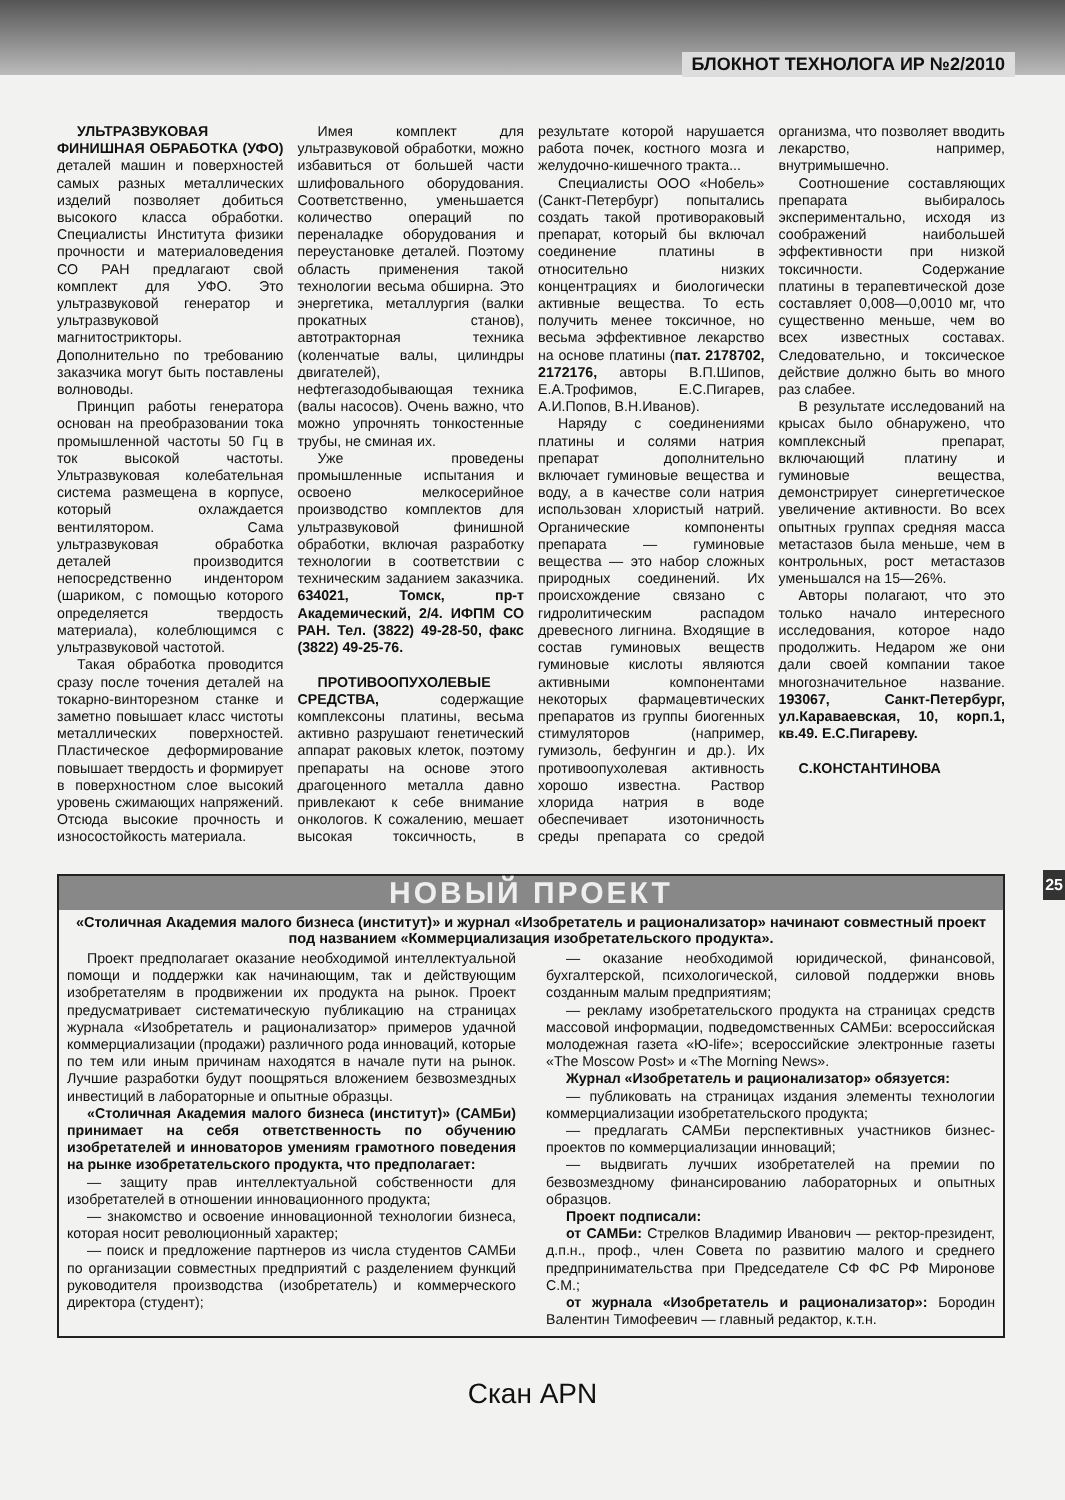БЛОКНОТ ТЕХНОЛОГА ИР №2/2010
УЛЬТРАЗВУКОВАЯ ФИНИШНАЯ ОБРАБОТКА (УФО) деталей машин и поверхностей самых разных металлических изделий позволяет добиться высокого класса обработки. Специалисты Института физики прочности и материаловедения СО РАН предлагают свой комплект для УФО. Это ультразвуковой генератор и ультразвуковой магнитострикторы. Дополнительно по требованию заказчика могут быть поставлены волноводы.
Принцип работы генератора основан на преобразовании тока промышленной частоты 50 Гц в ток высокой частоты. Ультразвуковая колебательная система размещена в корпусе, который охлаждается вентилятором. Сама ультразвуковая обработка деталей производится непосредственно индентором (шариком, с помощью которого определяется твердость материала), колеблющимся с ультразвуковой частотой.
Такая обработка проводится сразу после точения деталей на токарно-винторезном станке и заметно повышает класс чистоты металлических поверхностей. Пластическое деформирование повышает твердость и формирует в поверхностном слое высокий уровень сжимающих напряжений. Отсюда высокие прочность и износостойкость материала.
Имея комплект для ультразвуковой обработки, можно избавиться от большей части шлифовального оборудования. Соответственно, уменьшается количество операций по переналадке оборудования и переустановке деталей. Поэтому область применения такой технологии весьма обширна. Это энергетика, металлургия (валки прокатных станов), автотракторная техника (коленчатые валы, цилиндры двигателей), нефтегазодобывающая техника (валы насосов). Очень важно, что можно упрочнять тонкостенные трубы, не сминая их.
Уже проведены промышленные испытания и освоено мелкосерийное производство комплектов для ультразвуковой финишной обработки, включая разработку технологии в соответствии с техническим заданием заказчика. 634021, Томск, пр-т Академический, 2/4. ИФПМ СО РАН. Тел. (3822) 49-28-50, факс (3822) 49-25-76.
ПРОТИВООПУХОЛЕВЫЕ СРЕДСТВА, содержащие комплексоны платины, весьма активно разрушают генетический аппарат раковых клеток, поэтому препараты на основе этого драгоценного металла давно привлекают к себе внимание онкологов. К сожалению, мешает высокая токсичность, в результате которой нарушается работа почек, костного мозга и желудочно-кишечного тракта...
Специалисты ООО «Нобель» (Санкт-Петербург) попытались создать такой противораковый препарат, который бы включал соединение платины в относительно низких концентрациях и биологически активные вещества. То есть получить менее токсичное, но весьма эффективное лекарство на основе платины (пат. 2178702, 2172176, авторы В.П.Шипов, Е.А.Трофимов, Е.С.Пигарев, А.И.Попов, В.Н.Иванов).
Наряду с соединениями платины и солями натрия препарат дополнительно включает гуминовые вещества и воду, а в качестве соли натрия использован хлористый натрий. Органические компоненты препарата — гуминовые вещества — это набор сложных природных соединений. Их происхождение связано с гидролитическим распадом древесного лигнина. Входящие в состав гуминовых веществ гуминовые кислоты являются активными компонентами некоторых фармацевтических препаратов из группы биогенных стимуляторов (например, гумизоль, бефунгин и др.). Их противоопухолевая активность хорошо известна. Раствор хлорида натрия в воде обеспечивает изотоничность среды препарата со средой организма, что позволяет вводить лекарство, например, внутримышечно.
Соотношение составляющих препарата выбиралось экспериментально, исходя из соображений наибольшей эффективности при низкой токсичности. Содержание платины в терапевтической дозе составляет 0,008—0,0010 мг, что существенно меньше, чем во всех известных составах. Следовательно, и токсическое действие должно быть во много раз слабее.
В результате исследований на крысах было обнаружено, что комплексный препарат, включающий платину и гуминовые вещества, демонстрирует синергетическое увеличение активности. Во всех опытных группах средняя масса метастазов была меньше, чем в контрольных, рост метастазов уменьшался на 15—26%.
Авторы полагают, что это только начало интересного исследования, которое надо продолжить. Недаром же они дали своей компании такое многозначительное название. 193067, Санкт-Петербург, ул.Караваевская, 10, корп.1, кв.49. Е.С.Пигареву.
С.КОНСТАНТИНОВА
НОВЫЙ ПРОЕКТ
«Столичная Академия малого бизнеса (институт)» и журнал «Изобретатель и рационализатор» начинают совместный проект под названием «Коммерциализация изобретательского продукта».
Проект предполагает оказание необходимой интеллектуальной помощи и поддержки как начинающим, так и действующим изобретателям в продвижении их продукта на рынок. Проект предусматривает систематическую публикацию на страницах журнала «Изобретатель и рационализатор» примеров удачной коммерциализации (продажи) различного рода инноваций, которые по тем или иным причинам находятся в начале пути на рынок. Лучшие разработки будут поощряться вложением безвозмездных инвестиций в лабораторные и опытные образцы.
«Столичная Академия малого бизнеса (институт)» (САМБи) принимает на себя ответственность по обучению изобретателей и инноваторов умениям грамотного поведения на рынке изобретательского продукта, что предполагает:
— защиту прав интеллектуальной собственности для изобретателей в отношении инновационного продукта;
— знакомство и освоение инновационной технологии бизнеса, которая носит революционный характер;
— поиск и предложение партнеров из числа студентов САМБи по организации совместных предприятий с разделением функций руководителя производства (изобретатель) и коммерческого директора (студент);
— оказание необходимой юридической, финансовой, бухгалтерской, психологической, силовой поддержки вновь созданным малым предприятиям;
— рекламу изобретательского продукта на страницах средств массовой информации, подведомственных САМБи: всероссийская молодежная газета «Ю-life»; всероссийские электронные газеты «The Moscow Post» и «The Morning News».
Журнал «Изобретатель и рационализатор» обязуется:
— публиковать на страницах издания элементы технологии коммерциализации изобретательского продукта;
— предлагать САМБи перспективных участников бизнес-проектов по коммерциализации инноваций;
— выдвигать лучших изобретателей на премии по безвозмездному финансированию лабораторных и опытных образцов.
Проект подписали:
от САМБи: Стрелков Владимир Иванович — ректор-президент, д.п.н., проф., член Совета по развитию малого и среднего предпринимательства при Председателе СФ ФС РФ Миронове С.М.;
от журнала «Изобретатель и рационализатор»: Бородин Валентин Тимофеевич — главный редактор, к.т.н.
25
Скан APN